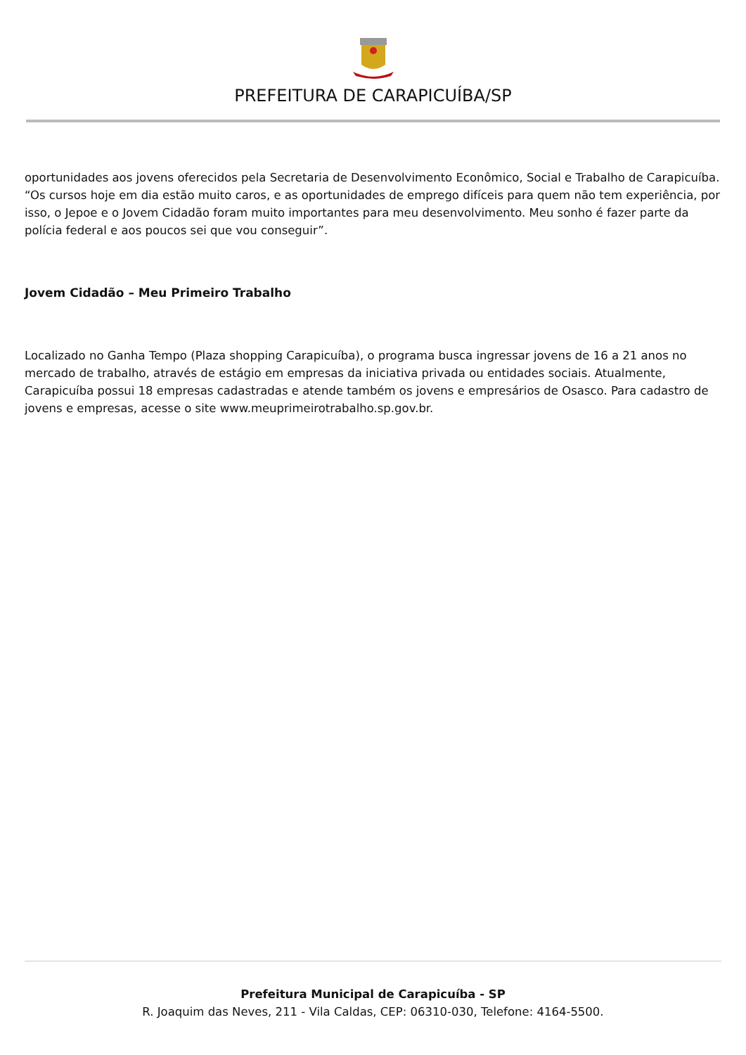PREFEITURA DE CARAPICUÍBA/SP
oportunidades aos jovens oferecidos pela Secretaria de Desenvolvimento Econômico, Social e Trabalho de Carapicuíba. “Os cursos hoje em dia estão muito caros, e as oportunidades de emprego difíceis para quem não tem experiência, por isso, o Jepoe e o Jovem Cidadão foram muito importantes para meu desenvolvimento. Meu sonho é fazer parte da polícia federal e aos poucos sei que vou conseguir”.
Jovem Cidadão – Meu Primeiro Trabalho
Localizado no Ganha Tempo (Plaza shopping Carapicuíba), o programa busca ingressar jovens de 16 a 21 anos no mercado de trabalho, através de estágio em empresas da iniciativa privada ou entidades sociais. Atualmente, Carapicuíba possui 18 empresas cadastradas e atende também os jovens e empresários de Osasco. Para cadastro de jovens e empresas, acesse o site www.meuprimeirotrabalho.sp.gov.br.
Prefeitura Municipal de Carapicuíba - SP
R. Joaquim das Neves, 211 - Vila Caldas, CEP: 06310-030, Telefone: 4164-5500.